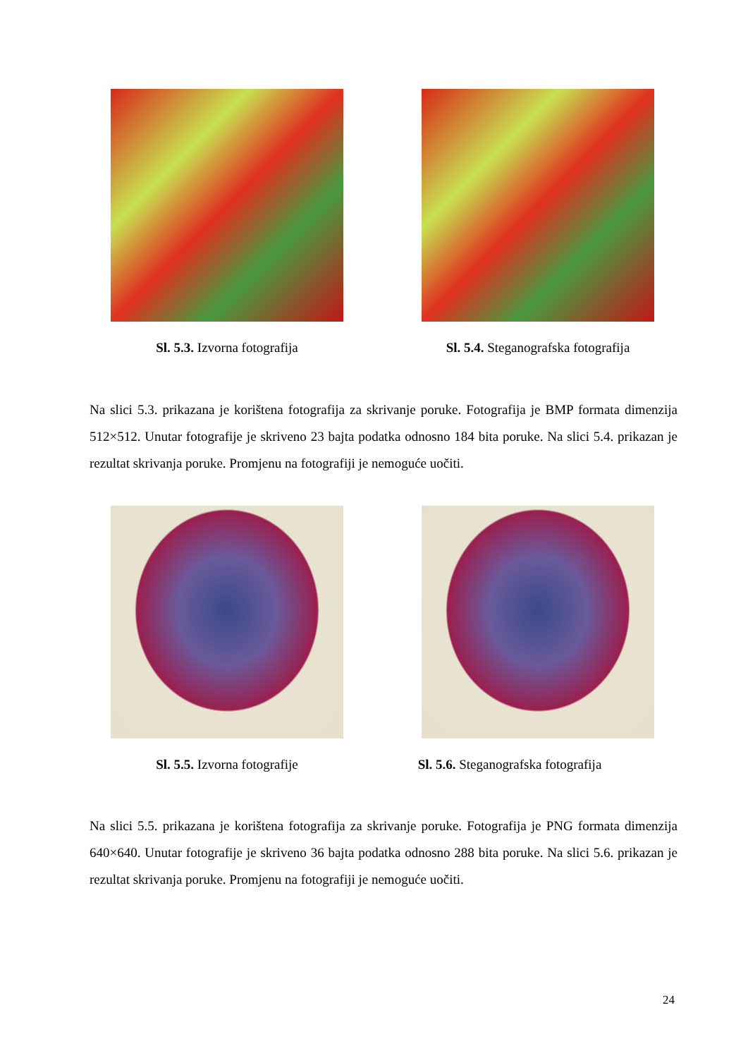Sl. 5.3. Izvorna fotografija
Sl. 5.4. Steganografska fotografija
Na slici 5.3. prikazana je korištena fotografija za skrivanje poruke. Fotografija je BMP formata dimenzija 512×512. Unutar fotografije je skriveno 23 bajta podatka odnosno 184 bita poruke. Na slici 5.4. prikazan je rezultat skrivanja poruke. Promjenu na fotografiji je nemoguće uočiti.
Sl. 5.5. Izvorna fotografije
Sl. 5.6. Steganografska fotografija
Na slici 5.5. prikazana je korištena fotografija za skrivanje poruke. Fotografija je PNG formata dimenzija 640×640. Unutar fotografije je skriveno 36 bajta podatka odnosno 288 bita poruke. Na slici 5.6. prikazan je rezultat skrivanja poruke. Promjenu na fotografiji je nemoguće uočiti.
24